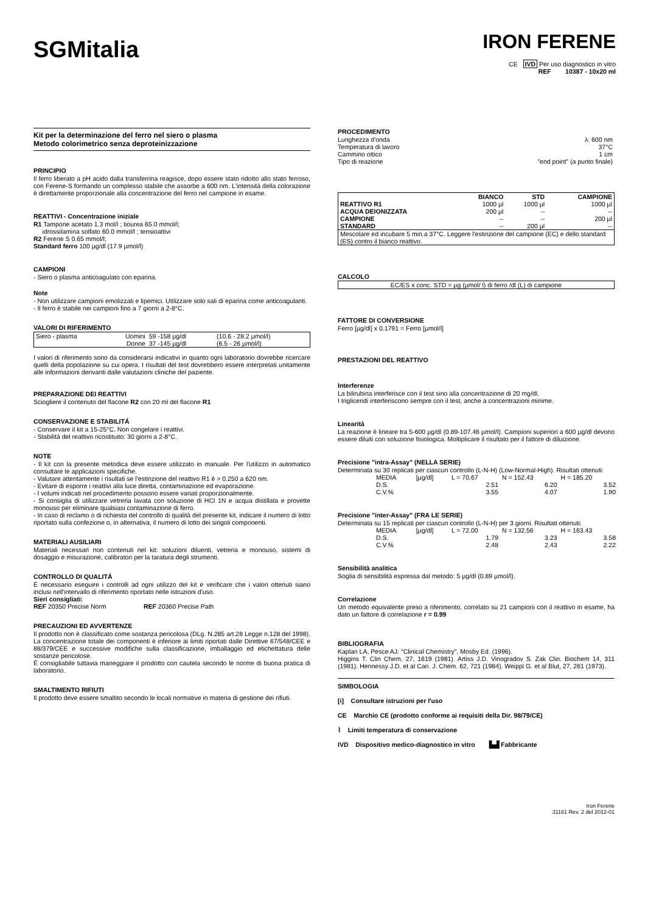SGMitalia
IRON FERENE
CE IVD Per uso diagnostico in vitro
REF 10387 - 10x20 ml
Kit per la determinazione del ferro nel siero o plasma
Metodo colorimetrico senza deproteinizzazione
PRINCIPIO
Il ferro liberato a pH acido dalla transferrina reagisce, dopo essere stato ridotto allo stato ferroso, con Ferene-S formando un complesso stabile che assorbe a 600 nm. L'intensità della colorazione è direttamente proporzionale alla concentrazione del ferro nel campione in esame.
REATTIVI - Concentrazione iniziale
R1 Tampone acetato 1.3 mol/l ; tiourea 65.0 mmol/l;
idrossilamina solfato 60.0 mmol/l ; tensioattivi
R2 Ferene S 0.65 mmol/l;
Standard ferro 100 µg/dl (17.9 µmol/l)
CAMPIONI
- Siero o plasma anticoagulato con eparina.
Note
- Non utilizzare campioni emolizzati e lipemici. Utilizzare solo sali di eparina come anticoagulanti.
- Il ferro è stabile nei campioni fino a 7 giorni a 2-8°C.
VALORI DI RIFERIMENTO
| Siero - plasma | Uomini | 59 -158 µg/dl | (10.6 - 28.2 µmol/l) |
| | Donne | 37 -145 µg/dl | (6.5 - 26 µmol/l) |
I valori di riferimento sono da considerarsi indicativi in quanto ogni laboratorio dovrebbe ricercare quelli della popolazione su cui opera. I risultati del test dovrebbero essere interpretati unitamente alle informazioni derivanti dalle valutazioni cliniche del paziente.
PREPARAZIONE DEI REATTIVI
Sciogliere il contenuto del flacone R2 con 20 ml del flacone R1
CONSERVAZIONE E STABILITÁ
- Conservare il kit a 15-25°C. Non congelare i reattivi.
- Stabilità del reattivo ricostituito: 30 giorni a 2-8°C.
NOTE
- Il kit con la presente metodica deve essere utilizzato in manuale. Per l'utilizzo in automatico consultare le applicazioni specifiche.
- Valutare attentamente i risultati se l'estinzione del reattivo R1 è > 0.250 a 620 nm.
- Evitare di esporre i reattivi alla luce diretta, contaminazione ed evaporazione.
- I volumi indicati nel procedimento possono essere variati proporzionalmente.
- Si consiglia di utilizzare vetreria lavata con soluzione di HCl 1N e acqua distillata e provette monouso per eliminare qualsiasi contaminazione di ferro.
- In caso di reclamo o di richiesta del controllo di qualità del presente kit, indicare il numero di lotto riportato sulla confezione o, in alternativa, il numero di lotto dei singoli componenti.
MATERIALI AUSILIARI
Materiali necessari non contenuti nel kit: soluzioni diluenti, vetreria e monouso, sistemi di dosaggio e misurazione, calibratori per la taratura degli strumenti.
CONTROLLO DI QUALITÁ
É necessario eseguire i controlli ad ogni utilizzo del kit e verificare che i valori ottenuti siano inclusi nell'intervallo di riferimento riportato nelle istruzioni d'uso.
Sieri consigliati:
REF 20350 Precise Norm REF 20360 Precise Path
PRECAUZIONI ED AVVERTENZE
Il prodotto non è classificato come sostanza pericolosa (DLg. N.285 art.28 Legge n.128 del 1998). La concentrazione totale dei componenti è inferiore ai limiti riportati dalle Direttive 67/548/CEE e 88/379/CEE e successive modifiche sulla classificazione, imballaggio ed etichettatura delle sostanze pericolose.
É consigliabile tuttavia maneggiare il prodotto con cautela secondo le norme di buona pratica di laboratorio.
SMALTIMENTO RIFIUTI
Il prodotto deve essere smaltito secondo le locali normative in materia di gestione dei rifiuti.
PROCEDIMENTO
| Lunghezza d'onda | λ: 600 nm |
| Temperatura di lavoro | 37°C |
| Cammino ottico | 1 cm |
| Tipo di reazione | "end point" (a punto finale) |
| | BIANCO | STD | CAMPIONE |
| --- | --- | --- | --- |
| REATTIVO R1 | 1000 µl | 1000 µl | 1000 µl |
| ACQUA DEIONIZZATA | 200 µl | -- | -- |
| CAMPIONE | -- | -- | 200 µl |
| STANDARD | -- | 200 µl | -- |
| Mescolare ed incubare 5 min.a 37°C. Leggere l'estinzione del campione (EC) e dello standard (ES) contro il bianco reattivo. | | | |
CALCOLO
EC/ES x conc. STD = µg (µmol/ l) di ferro /dl (L) di campione
FATTORE DI CONVERSIONE
Ferro [µg/dl] x 0.1791 = Ferro [µmol/l]
PRESTAZIONI DEL REATTIVO
Interferenze
La bilirubina interferisce con il test sino alla concentrazione di 20 mg/dl.
I trigliceridi interferiscono sempre con il test, anche a concentrazioni minime.
Linearità
La reazione è lineare tra 5-600 µg/dl (0.89-107.46 µmol/l). Campioni superiori a 600 µg/dl devono essere diluiti con soluzione fisiologica. Moltiplicare il risultato per il fattore di diluizione.
Precisione "intra-Assay" (NELLA SERIE)
Determinata su 30 replicati per ciascun controllo (L-N-H) (Low-Normal-High). Risultati ottenuti:
| MEDIA | [µg/dl] | L = 70.67 | N = 152.43 | H = 185.20 |
| D.S. | | 2.51 | 6.20 | 3.52 |
| C.V.% | | 3.55 | 4.07 | 1.90 |
Precisione "inter-Assay" (FRA LE SERIE)
Determinata su 15 replicati per ciascun controllo (L-N-H) per 3 giorni. Risultati ottenuti:
| MEDIA | [µg/dl] | L = 72.00 | N = 132.56 | H = 163.43 |
| D.S. | | 1.79 | 3.23 | 3.58 |
| C.V.% | | 2.48 | 2.43 | 2.22 |
Sensibilità analitica
Soglia di sensibilità espressa dal metodo: 5 µg/dl (0.89 µmol/l).
Correlazione
Un metodo equivalente preso a riferimento, correlato su 21 campioni con il reattivo in esame, ha dato un fattore di correlazione r = 0.99
BIBLIOGRAFIA
Kaplan LA, Pesce AJ: "Clinical Chemistry", Mosby Ed. (1996).
Higgins T. Clin Chem. 27, 1619 (1981). Artiss J.D. Vinogradov S. Zak Clin. Biochem 14, 311 (1981). Hennessy J.D. et al Can. J. Chem. 62, 721 (1984). Weippl G. et al Blut, 27, 261 (1973).
SIMBOLOGIA
[i] Consultare istruzioni per l'uso
CE Marchio CE (prodotto conforme ai requisiti della Dir. 98/79/CE)
⌇ Limiti temperatura di conservazione
IVD Dispositivo medico-diagnostico in vitro ▙▟ Fabbricante
Iron Ferene
31161 Rev. 2 del 2012-01